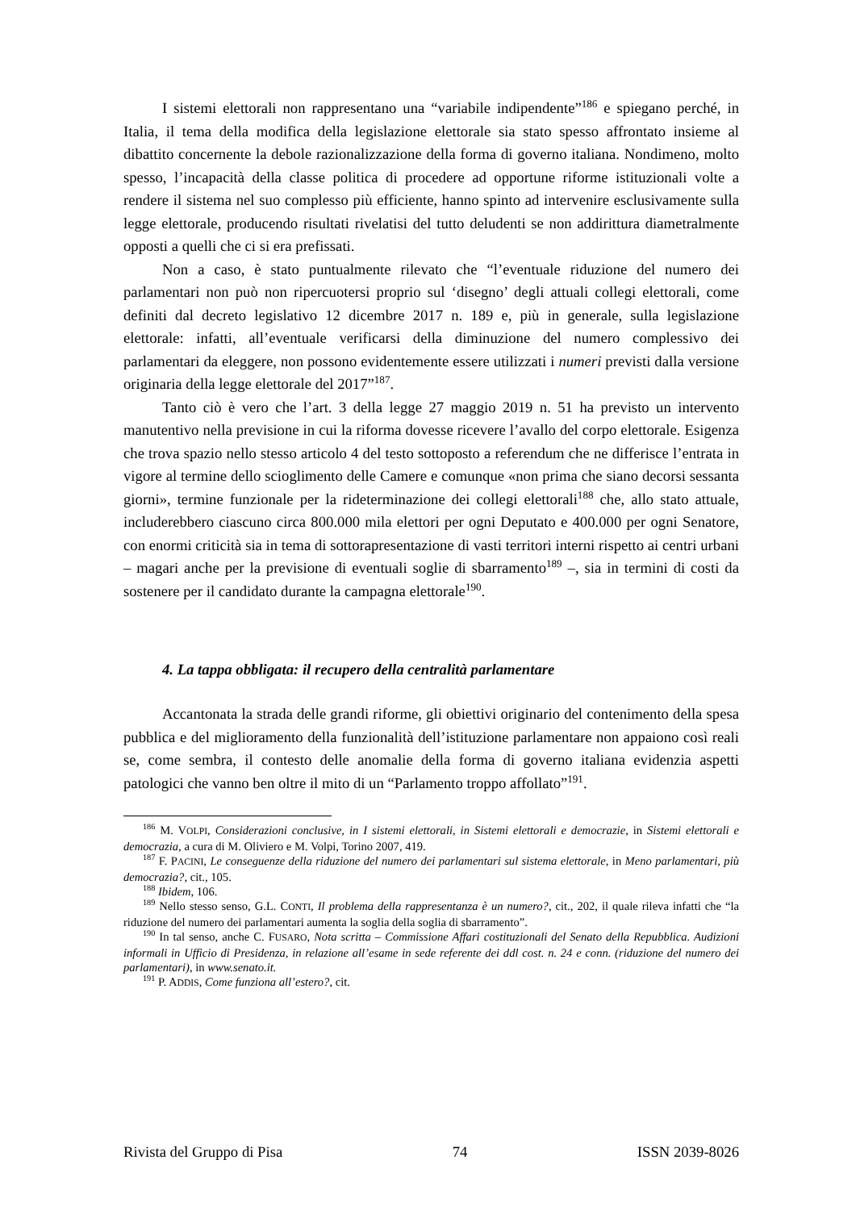I sistemi elettorali non rappresentano una “variabile indipendente”<sup>186</sup> e spiegano perché, in Italia, il tema della modifica della legislazione elettorale sia stato spesso affrontato insieme al dibattito concernente la debole razionalizzazione della forma di governo italiana. Nondimeno, molto spesso, l’incapacità della classe politica di procedere ad opportune riforme istituzionali volte a rendere il sistema nel suo complesso più efficiente, hanno spinto ad intervenire esclusivamente sulla legge elettorale, producendo risultati rivelatisi del tutto deludenti se non addirittura diametralmente opposti a quelli che ci si era prefissati.
Non a caso, è stato puntualmente rilevato che “l’eventuale riduzione del numero dei parlamentari non può non ripercuotersi proprio sul ‘disegno’ degli attuali collegi elettorali, come definiti dal decreto legislativo 12 dicembre 2017 n. 189 e, più in generale, sulla legislazione elettorale: infatti, all’eventuale verificarsi della diminuzione del numero complessivo dei parlamentari da eleggere, non possono evidentemente essere utilizzati i numeri previsti dalla versione originaria della legge elettorale del 2017”<sup>187</sup>.
Tanto ciò è vero che l’art. 3 della legge 27 maggio 2019 n. 51 ha previsto un intervento manutentivo nella previsione in cui la riforma dovesse ricevere l’avallo del corpo elettorale. Esigenza che trova spazio nello stesso articolo 4 del testo sottoposto a referendum che ne differisce l’entrata in vigore al termine dello scioglimento delle Camere e comunque «non prima che siano decorsi sessanta giorni», termine funzionale per la rideterminazione dei collegi elettorali<sup>188</sup> che, allo stato attuale, includerebbero ciascuno circa 800.000 mila elettori per ogni Deputato e 400.000 per ogni Senatore, con enormi criticità sia in tema di sottorapresentazione di vasti territori interni rispetto ai centri urbani – magari anche per la previsione di eventuali soglie di sbarramento<sup>189</sup> –, sia in termini di costi da sostenere per il candidato durante la campagna elettorale<sup>190</sup>.
4. La tappa obbligata: il recupero della centralità parlamentare
Accantonata la strada delle grandi riforme, gli obiettivi originario del contenimento della spesa pubblica e del miglioramento della funzionalità dell’istituzione parlamentare non appaiono così reali se, come sembra, il contesto delle anomalie della forma di governo italiana evidenzia aspetti patologici che vanno ben oltre il mito di un “Parlamento troppo affollato”<sup>191</sup>.
<sup>186</sup> M. VOLPI, Considerazioni conclusive, in I sistemi elettorali, in Sistemi elettorali e democrazie, in Sistemi elettorali e democrazia, a cura di M. Oliviero e M. Volpi, Torino 2007, 419.
<sup>187</sup> F. PACINI, Le conseguenze della riduzione del numero dei parlamentari sul sistema elettorale, in Meno parlamentari, più democrazia?, cit., 105.
<sup>188</sup> Ibidem, 106.
<sup>189</sup> Nello stesso senso, G.L. CONTI, Il problema della rappresentanza è un numero?, cit., 202, il quale rileva infatti che “la riduzione del numero dei parlamentari aumenta la soglia della soglia di sbarramento”.
<sup>190</sup> In tal senso, anche C. FUSARO, Nota scritta – Commissione Affari costituzionali del Senato della Repubblica. Audizioni informali in Ufficio di Presidenza, in relazione all’esame in sede referente dei ddl cost. n. 24 e conn. (riduzione del numero dei parlamentari), in www.senato.it.
<sup>191</sup> P. ADDIS, Come funziona all’estero?, cit.
Rivista del Gruppo di Pisa 74 ISSN 2039-8026